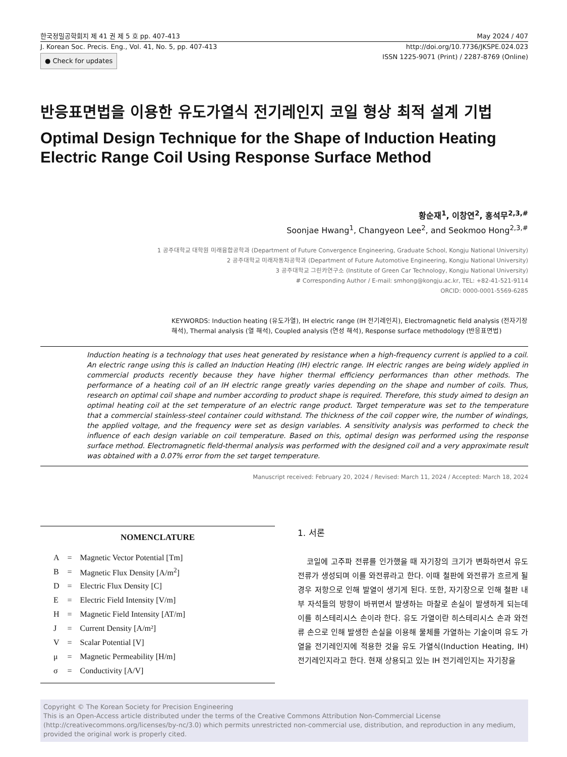한국정밀공학회지 제 41 권 제 5 호 pp. 407-413 May 2024 / 407
J. Korean Soc. Precis. Eng., Vol. 41, No. 5, pp. 407-413 http://doi.org/10.7736/JKSPE.024.023
● Check for updates ISSN 1225-9071 (Print) / 2287-8769 (Online)
반응표면법을 이용한 유도가열식 전기레인지 코일 형상 최적 설계 기법
Optimal Design Technique for the Shape of Induction Heating Electric Range Coil Using Response Surface Method
황순재<sup>1</sup>, 이창연<sup>2</sup>, 홍석무<sup>2,3,#</sup>
Soonjae Hwang<sup>1</sup>, Changyeon Lee<sup>2</sup>, and Seokmoo Hong<sup>2,3,#</sup>
1 공주대학교 대학원 미래융합공학과 (Department of Future Convergence Engineering, Graduate School, Kongju National University)
2 공주대학교 미래자동차공학과 (Department of Future Automotive Engineering, Kongju National University)
3 공주대학교 그린카연구소 (Institute of Green Car Technology, Kongju National University)
# Corresponding Author / E-mail: smhong@kongju.ac.kr, TEL: +82-41-521-9114
ORCID: 0000-0001-5569-6285
KEYWORDS: Induction heating (유도가열), IH electric range (IH 전기레인지), Electromagnetic field analysis (전자기장 해석), Thermal analysis (열 해석), Coupled analysis (연성 해석), Response surface methodology (반응표면법)
Induction heating is a technology that uses heat generated by resistance when a high-frequency current is applied to a coil. An electric range using this is called an Induction Heating (IH) electric range. IH electric ranges are being widely applied in commercial products recently because they have higher thermal efficiency performances than other methods. The performance of a heating coil of an IH electric range greatly varies depending on the shape and number of coils. Thus, research on optimal coil shape and number according to product shape is required. Therefore, this study aimed to design an optimal heating coil at the set temperature of an electric range product. Target temperature was set to the temperature that a commercial stainless-steel container could withstand. The thickness of the coil copper wire, the number of windings, the applied voltage, and the frequency were set as design variables. A sensitivity analysis was performed to check the influence of each design variable on coil temperature. Based on this, optimal design was performed using the response surface method. Electromagnetic field-thermal analysis was performed with the designed coil and a very approximate result was obtained with a 0.07% error from the set target temperature.
Manuscript received: February 20, 2024 / Revised: March 11, 2024 / Accepted: March 18, 2024
NOMENCLATURE
| A | = | Magnetic Vector Potential [Tm] |
| B | = | Magnetic Flux Density [A/m<sup>2</sup>] |
| D | = | Electric Flux Density [C] |
| E | = | Electric Field Intensity [V/m] |
| H | = | Magnetic Field Intensity [AT/m] |
| J | = | Current Density [A/m²] |
| V | = | Scalar Potential [V] |
| μ | = | Magnetic Permeability [H/m] |
| σ | = | Conductivity [A/V] |
1. 서론
코일에 고주파 전류를 인가했을 때 자기장의 크기가 변화하면서 유도 전류가 생성되며 이를 와전류라고 한다. 이때 철판에 와전류가 흐르게 될 경우 저항으로 인해 발열이 생기게 된다. 또한, 자기장으로 인해 철판 내부 자석들의 방향이 바뀌면서 발생하는 마찰로 손실이 발생하게 되는데 이를 히스테리시스 손이라 한다. 유도 가열이란 히스테리시스 손과 와전류 손으로 인해 발생한 손실을 이용해 물체를 가열하는 기술이며 유도 가열을 전기레인지에 적용한 것을 유도 가열식(Induction Heating, IH) 전기레인지라고 한다. 현재 상용되고 있는 IH 전기레인지는 자기장을
Copyright © The Korean Society for Precision Engineering
This is an Open-Access article distributed under the terms of the Creative Commons Attribution Non-Commercial License (http://creativecommons.org/licenses/by-nc/3.0) which permits unrestricted non-commercial use, distribution, and reproduction in any medium, provided the original work is properly cited.